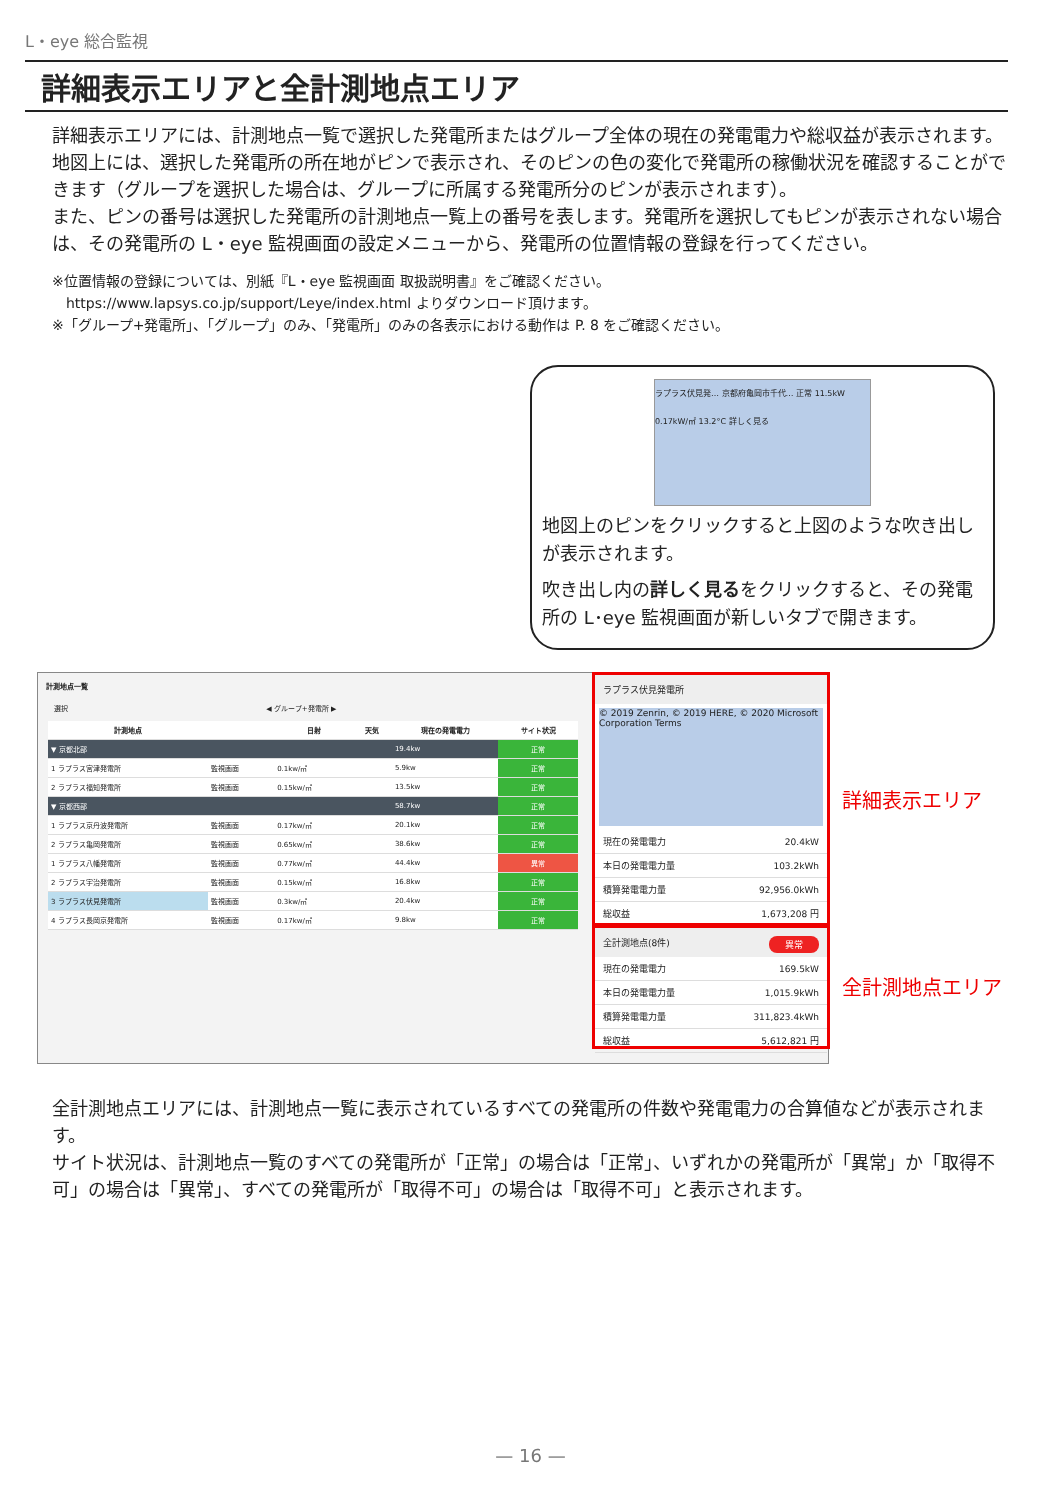L・eye 総合監視
詳細表示エリアと全計測地点エリア
詳細表示エリアには、計測地点一覧で選択した発電所またはグループ全体の現在の発電電力や総収益が表示されます。地図上には、選択した発電所の所在地がピンで表示され、そのピンの色の変化で発電所の稼働状況を確認することができます（グループを選択した場合は、グループに所属する発電所分のピンが表示されます）。
また、ピンの番号は選択した発電所の計測地点一覧上の番号を表します。発電所を選択してもピンが表示されない場合は、その発電所の L・eye 監視画面の設定メニューから、発電所の位置情報の登録を行ってください。
※位置情報の登録については、別紙『L・eye 監視画面 取扱説明書』をご確認ください。
　https://www.lapsys.co.jp/support/Leye/index.html よりダウンロード頂けます。
※「グループ+発電所」、「グループ」のみ、「発電所」のみの各表示における動作は P. 8 をご確認ください。
ラプラス伏見発… 京都府亀岡市千代… 正常 11.5kW 0.17kW/㎡ 13.2°C 詳しく見る
地図上のピンをクリックすると上図のような吹き出しが表示されます。
吹き出し内の詳しく見るをクリックすると、その発電所の L･eye 監視画面が新しいタブで開きます。
計測地点一覧
選択 　　　　　　　　　　　　　　　　　　　　　　　　　　　　◀ グループ+発電所 ▶
| 計測地点 | | 日射 | 天気 | 現在の発電電力 | サイト状況 |
| --- | --- | --- | --- | --- | --- |
| ▼ 京都北部 | | | | 19.4kw | 正常 |
| 1 ラプラス宮津発電所 | 監視画面 | 0.1kw/㎡ | | 5.9kw | 正常 |
| 2 ラプラス福知発電所 | 監視画面 | 0.15kw/㎡ | | 13.5kw | 正常 |
| ▼ 京都西部 | | | | 58.7kw | 正常 |
| 1 ラプラス京丹波発電所 | 監視画面 | 0.17kw/㎡ | | 20.1kw | 正常 |
| 2 ラプラス亀岡発電所 | 監視画面 | 0.65kw/㎡ | | 38.6kw | 正常 |
| 1 ラプラス八幡発電所 | 監視画面 | 0.77kw/㎡ | | 44.4kw | 異常 |
| 2 ラプラス宇治発電所 | 監視画面 | 0.15kw/㎡ | | 16.8kw | 正常 |
| 3 ラプラス伏見発電所 | 監視画面 | 0.3kw/㎡ | | 20.4kw | 正常 |
| 4 ラプラス長岡京発電所 | 監視画面 | 0.17kw/㎡ | | 9.8kw | 正常 |
ラプラス伏見発電所
© 2019 Zenrin, © 2019 HERE, © 2020 Microsoft Corporation Terms
| 現在の発電電力 | 20.4kW |
| 本日の発電電力量 | 103.2kWh |
| 積算発電電力量 | 92,956.0kWh |
| 総収益 | 1,673,208 円 |
全計測地点(8件) 異常
| 現在の発電電力 | 169.5kW |
| 本日の発電電力量 | 1,015.9kWh |
| 積算発電電力量 | 311,823.4kWh |
| 総収益 | 5,612,821 円 |
詳細表示エリア
全計測地点エリア
全計測地点エリアには、計測地点一覧に表示されているすべての発電所の件数や発電電力の合算値などが表示されます。
サイト状況は、計測地点一覧のすべての発電所が「正常」の場合は「正常」、いずれかの発電所が「異常」か「取得不可」の場合は「異常」、すべての発電所が「取得不可」の場合は「取得不可」と表示されます。
— 16 —